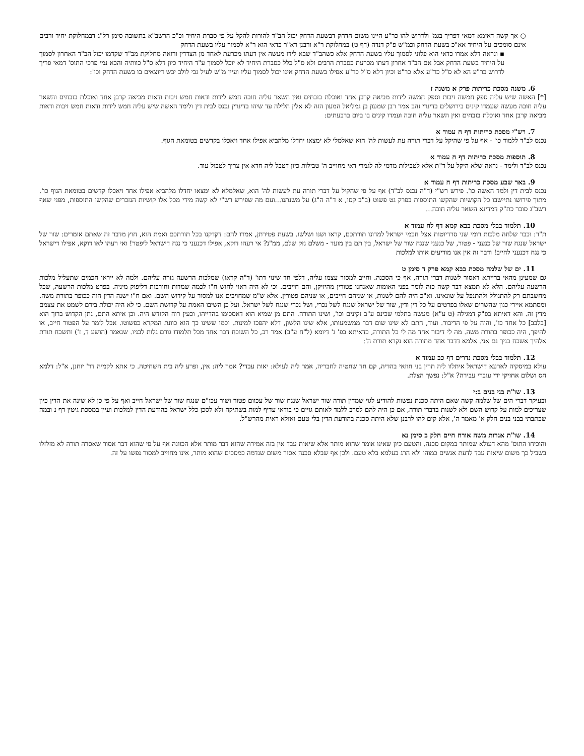○ אך קשה דאימא דמאי דפריך בגמ' ולדרוש להו כר"ע היינו משום הדחק דבשעת הדחק יכול הב"ד להורות להקל על פי סברת היחיד וכ"כ הרשב"א בתשובה סימן רל"ג דבמחלוקת יחיד ורבים אינם סומכים על היחיד אא"כ בשעת הדחק וכמ"ש פ"ק דנדה (דף ט) במחלוקת ר"א ורבנן דא"ר כדאי הוא ר"א לסמוך עליו בשעת הדחק
▪ ונראה דלא אמרו כדאי הוא פלוני לסמוך עליו בשעת הדחק אלא כשהב"ד שבא לידו מעשה אין דעתו מכרעת לאחד מן הצדדין ורואה מחלוקת מב"ד שקדמו יכול הב"ד האחרון לסמוך על היחיד בשעת הדחק אבל אם הב"ד אחרון דעתו מכרעת כסברת הרבים ולא ס"ל כלל כסברת היחיד לא יוכל לסמוך ע"ד היחיד כיון דלא ס"ל כוותיה והכא נמי פרכי התוס' דמאי פריך לדרוש כר"ע הא לא ס"ל כר"ע אלא כר"ט וכיון דלא ס"ל כר"ע אפילו בשעת הדחק אינו יכול לסמוך עליו ועיין מ"ש לעיל גבי לולב יבש דיוצאים בו בשעת הדחק וכו':
6. משנה מסכת כריתות פרק א משנה ז
[*] האשה שיש עליה ספק חמשה זיבות וספק חמשה לידות מביאה קרבן אחד ואוכלת בזבחים ואין השאר עליה חובה חמש לידות ודאות חמש זיבות ודאות מביאה קרבן אחד ואוכלת בזבחים והשאר עליה חובה מעשה שעמדו קינים בירושלים בדינרי זהב אמר רבן שמעון בן גמליאל המעון הזה לא אלין הלילה עד שיהו בדינרין נכנס לבית דין ולימד האשה שיש עליה חמש לידות ודאות חמש זיבות ודאות מביאה קרבן אחד ואוכלת בזבחים ואין השאר עליה חובה ועמדו קינים בו ביום ברבעתים:
7. רש"י מסכת כריתות דף ח עמוד א
נכנס לב"ד ללמוד כו' - אף על פי שהיקל על דברי תורה עת לעשות לה' הוא שאלמלי לא ימצאו יחדלו מלהביא אפילו אחד ויאכלו בקדשים בטומאת הגוף.
8. תוספות מסכת כריתות דף ח עמוד א
נכנס לב"ד ולימד - נראה שלא היקל על ד"ת אלא לטבילות מדמי לה לגמרי דאי מחוייב ה' טבילות כיון דטבל ליה חדא אין צריך לטבול עוד.
9. באר שבע מסכת כריתות דף ח עמוד א
נכנס לבית דין ולמד האשה כו'. פירש רש"י (ד"ה נכנס לב"ד) אף על פי שהקיל על דברי תורה עת לעשות לה' הוא, שאלמלא לא ימצאו יחדלו מלהביא אפילו אחד ויאכלו קדשים בטומאת הגוף כו'. מתוך פירושו נתיישבו כל הקושיות שהקשו התוספות בפרק גט פשוט (ב"ב קסו, א ד"ה ה"ג) על משנתנו...ועם מה שפירש רש"י לא קשה מידי מכל אלו קושיות הנזכרים שהקשו התוספות, מפני שאף רשב"ג סובר כת"ק דמדינא השאר עליה חובה...
10. תלמוד בבלי מסכת בבא קמא דף לח עמוד א
ת"ר: וכבר שלחה מלכות רומי שני סרדיוטות אצל חכמי ישראל למדונו תורתכם, קראו ושנו ושלשו. בשעת פטירתן, אמרו להם: דקדקנו בכל תורתכם ואמת הוא, חוץ מדבר זה שאתם אומרים: שור של ישראל שנגח שור של כנעני - פטור, של כנעני שנגח שור של ישראל, בין תם בין מועד - משלם נזק שלם, ממ"נ? אי רעהו דוקא, אפילו דכנעני כי נגח דישראל ליפטר! ואי רעהו לאו דוקא, אפילו דישראל כי נגח דכנעני לחייב! ודבר זה אין אנו מודיעים אותו למלכות
11. ים של שלמה מסכת בבא קמא פרק ד סימן ט
גם שמעינן מהאי ברייתא דאסור לשנות דברי תורה, אף כי הסכנה. וחייב למסור עצמו עליה, דלפי חד שינוי דתו' (ד"ה קראו) שמלכות הרשעה גזרה עליהם. ולמה לא ייראו חכמים שתעליל מלכות הרשעה עליהם. הלא לא תמצא דבר קשה כזה לומר בפני האומות שאנחנו פטורין מהיזיקן, והם חייבים. וכי לא היה ראוי לחוש ח"ו לכמה שמדות וחורבות דליפוק מיניה. בפרט מלכות הרשעה, שכל מחשבתם רק להתגולל ולהתנפל על שונאינו. וא"כ היה להם לשנות, או שניהם חייבים, או שניהם פטורין. אלא ש"מ שמחויבים אנו למסור על קידוש השם. ואם ח"ו ישנה הדין הוה ככופר בתורת משה. ומסתמא איירי כגון שהשרים שאלו בפרטים על כל דין ודין, שור של ישראל שנגח לשל נכרי, ושל נכרי שנגח לשל ישראל. ועל כן השיבו האמת על קדושת השם. כי לא היה יכולת בידם לשמט את עצמם מדין זה. והא דאיתא בפ"ק דמגילה (ט ע"א) מעשה בתלמי שכינס ע"ב זקינים וכו', ושינו התורה. התם מן שמיא הוא דאסכימו בהדייהו, וכעין רוח הקודש היה. וכן איתא התם, נתן הקדוש ברוך הוא [בלבב] כל אחד כו', והוה על פי הדיבור. ועוד, התם לא שינו שום דבר ממשמעותו, אלא שינו הלשון, דלא יהפכו למינות. וכמו ששינו כך הוא כוונת המקרא כפשוטו. אבל לומר על הפטור חייב, או להיפך, היה ככופר בתורת משה. מה לי דיבור אחד מה לי כל התורה, כדאיתא בפ' ג' דיומא (ל"ח ע"ב) אמר רב, כל השוכח דבר אחד מכל תלמודו גורם גלות לבניו. שנאמר (הושע ד, ז') ותשכח תורת אלהיך אשכח בניך גם אני. אלמא דדבר אחד מתורה הוא נקרא תורת ה':
12. תלמוד בבלי מסכת נדרים דף כב עמוד א
עולא במיסקיה לארעא דישראל איתלוו ליה תרין בני חוזאי בהדיה, קם חד שחטיה לחבריה, אמר ליה לעולא: יאות עבדי? אמר ליה: אין, ופרע ליה בית השחיטה. כי אתא לקמיה דר' יוחנן, א"ל: דלמא חס ושלום אחזיקי ידי עוברי עבירה? א"ל: נפשך הצלת.
13. שו"ת בני בנים ב:י
ובעיקר דברי הים של שלמה קשה שאם היתה סכנת נפשות להודיע לגוי שמדין תורה שור ישראל שנגח שור של עכוום פטור ושור עכו"ם שנגח שור של ישראל חייב ואף על פי כן לא שינה את הדין כיון שצריכים למות על קדוש השם ולא לשנות בדברי תורה, אם כן היה להם לסרב ללמד לאותם גויים כי בודאי עדיף למות בשתיקה ולא לסכן כלל ישראל בהודעת הדין למלכות ועיין במסכת גיטין דף נ ובמה שכתבתי בבני בנים חלק א' מאמר ה', אלא קים להו לרבנן שלא היתה סכנה בהודעת הדין בלי טעם ואזלא ראית מהרש"ל.
14. שו"ת אגרות משה אורח חיים חלק ב סימן נא
והוכיחו התוס' מהא דעולא שמותר במקום סכנה. והטעם כיון שאינו אומר שהוא מותר אלא שיאות עבד אין בזה אמירה שהוא דבר מותר אלא הכוונה אף על פי שהוא דבר אסור שאסרה תורה לא מזלזלו בשביל כך משום שיאות עבד לדעת אנשים כמוהו ולא הרג בעלמא בלא טעם. ולכן אף שבלא סכנה אסור משום שנדמה כמסכים שהוא מותר, אינו מחוייב למסור נפשו על זה.